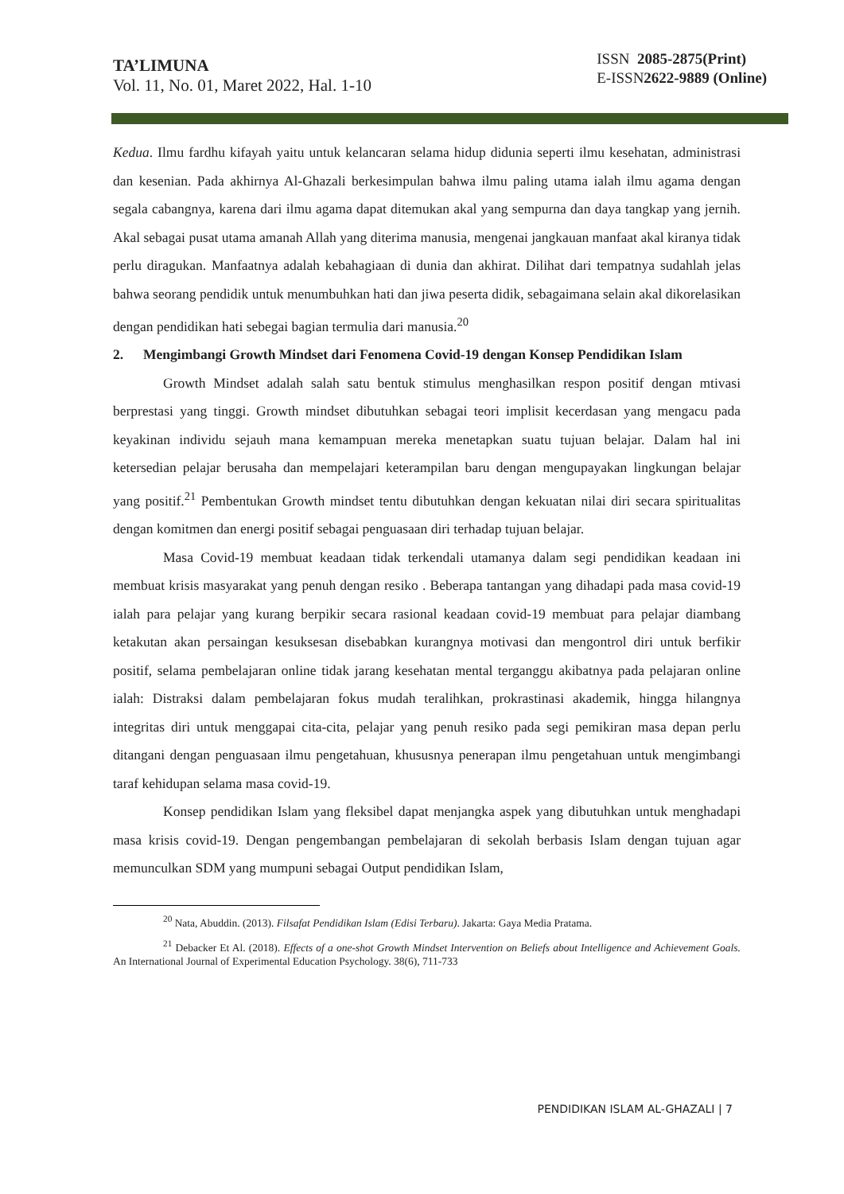TA’LIMUNA
Vol. 11, No. 01, Maret 2022, Hal. 1-10
ISSN 2085-2875(Print)
E-ISSN2622-9889 (Online)
Kedua. Ilmu fardhu kifayah yaitu untuk kelancaran selama hidup didunia seperti ilmu kesehatan, administrasi dan kesenian. Pada akhirnya Al-Ghazali berkesimpulan bahwa ilmu paling utama ialah ilmu agama dengan segala cabangnya, karena dari ilmu agama dapat ditemukan akal yang sempurna dan daya tangkap yang jernih. Akal sebagai pusat utama amanah Allah yang diterima manusia, mengenai jangkauan manfaat akal kiranya tidak perlu diragukan. Manfaatnya adalah kebahagiaan di dunia dan akhirat. Dilihat dari tempatnya sudahlah jelas bahwa seorang pendidik untuk menumbuhkan hati dan jiwa peserta didik, sebagaimana selain akal dikorelasikan dengan pendidikan hati sebegai bagian termulia dari manusia.<sup>20</sup>
2. Mengimbangi Growth Mindset dari Fenomena Covid-19 dengan Konsep Pendidikan Islam
Growth Mindset adalah salah satu bentuk stimulus menghasilkan respon positif dengan mtivasi berprestasi yang tinggi. Growth mindset dibutuhkan sebagai teori implisit kecerdasan yang mengacu pada keyakinan individu sejauh mana kemampuan mereka menetapkan suatu tujuan belajar. Dalam hal ini ketersedian pelajar berusaha dan mempelajari keterampilan baru dengan mengupayakan lingkungan belajar yang positif.<sup>21</sup> Pembentukan Growth mindset tentu dibutuhkan dengan kekuatan nilai diri secara spiritualitas dengan komitmen dan energi positif sebagai penguasaan diri terhadap tujuan belajar.
Masa Covid-19 membuat keadaan tidak terkendali utamanya dalam segi pendidikan keadaan ini membuat krisis masyarakat yang penuh dengan resiko . Beberapa tantangan yang dihadapi pada masa covid-19 ialah para pelajar yang kurang berpikir secara rasional keadaan covid-19 membuat para pelajar diambang ketakutan akan persaingan kesuksesan disebabkan kurangnya motivasi dan mengontrol diri untuk berfikir positif, selama pembelajaran online tidak jarang kesehatan mental terganggu akibatnya pada pelajaran online ialah: Distraksi dalam pembelajaran fokus mudah teralihkan, prokrastinasi akademik, hingga hilangnya integritas diri untuk menggapai cita-cita, pelajar yang penuh resiko pada segi pemikiran masa depan perlu ditangani dengan penguasaan ilmu pengetahuan, khususnya penerapan ilmu pengetahuan untuk mengimbangi taraf kehidupan selama masa covid-19.
Konsep pendidikan Islam yang fleksibel dapat menjangka aspek yang dibutuhkan untuk menghadapi masa krisis covid-19. Dengan pengembangan pembelajaran di sekolah berbasis Islam dengan tujuan agar memunculkan SDM yang mumpuni sebagai Output pendidikan Islam,
<sup>20</sup> Nata, Abuddin. (2013). Filsafat Pendidikan Islam (Edisi Terbaru). Jakarta: Gaya Media Pratama.
<sup>21</sup> Debacker Et Al. (2018). Effects of a one-shot Growth Mindset Intervention on Beliefs about Intelligence and Achievement Goals. An International Journal of Experimental Education Psychology. 38(6), 711-733
PENDIDIKAN ISLAM AL-GHAZALI | 7